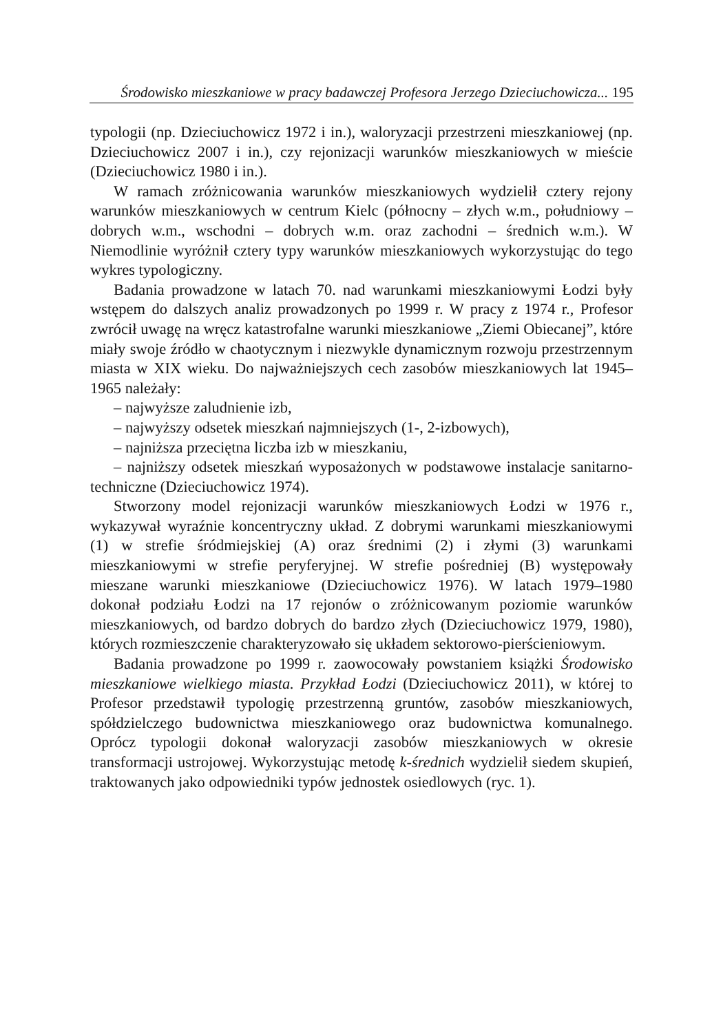Środowisko mieszkaniowe w pracy badawczej Profesora Jerzego Dzieciuchowicza... 195
typologii (np. Dzieciuchowicz 1972 i in.), waloryzacji przestrzeni mieszkaniowej (np. Dzieciuchowicz 2007 i in.), czy rejonizacji warunków mieszkaniowych w mieście (Dzieciuchowicz 1980 i in.).
W ramach zróżnicowania warunków mieszkaniowych wydzielił cztery rejony warunków mieszkaniowych w centrum Kielc (północny – złych w.m., południowy – dobrych w.m., wschodni – dobrych w.m. oraz zachodni – średnich w.m.). W Niemodlinie wyróżnił cztery typy warunków mieszkaniowych wykorzystując do tego wykres typologiczny.
Badania prowadzone w latach 70. nad warunkami mieszkaniowymi Łodzi były wstępem do dalszych analiz prowadzonych po 1999 r. W pracy z 1974 r., Profesor zwrócił uwagę na wręcz katastrofalne warunki mieszkaniowe „Ziemi Obiecanej”, które miały swoje źródło w chaotycznym i niezwykle dynamicznym rozwoju przestrzennym miasta w XIX wieku. Do najważniejszych cech zasobów mieszkaniowych lat 1945–1965 należały:
– najwyższe zaludnienie izb,
– najwyższy odsetek mieszkań najmniejszych (1-, 2-izbowych),
– najniższa przeciętna liczba izb w mieszkaniu,
– najniższy odsetek mieszkań wyposażonych w podstawowe instalacje sanitarno-techniczne (Dzieciuchowicz 1974).
Stworzony model rejonizacji warunków mieszkaniowych Łodzi w 1976 r., wykazywał wyraźnie koncentryczny układ. Z dobrymi warunkami mieszkaniowymi (1) w strefie śródmiejskiej (A) oraz średnimi (2) i złymi (3) warunkami mieszkaniowymi w strefie peryferyjnej. W strefie pośredniej (B) występowały mieszane warunki mieszkaniowe (Dzieciuchowicz 1976). W latach 1979–1980 dokonał podziału Łodzi na 17 rejonów o zróżnicowanym poziomie warunków mieszkaniowych, od bardzo dobrych do bardzo złych (Dzieciuchowicz 1979, 1980), których rozmieszczenie charakteryzowało się układem sektorowo-pierścieniowym.
Badania prowadzone po 1999 r. zaowocowały powstaniem książki Środowisko mieszkaniowe wielkiego miasta. Przykład Łodzi (Dzieciuchowicz 2011), w której to Profesor przedstawił typologię przestrzenną gruntów, zasobów mieszkaniowych, spółdzielczego budownictwa mieszkaniowego oraz budownictwa komunalnego. Oprócz typologii dokonał waloryzacji zasobów mieszkaniowych w okresie transformacji ustrojowej. Wykorzystując metodę k-średnich wydzielił siedem skupień, traktowanych jako odpowiedniki typów jednostek osiedlowych (ryc. 1).